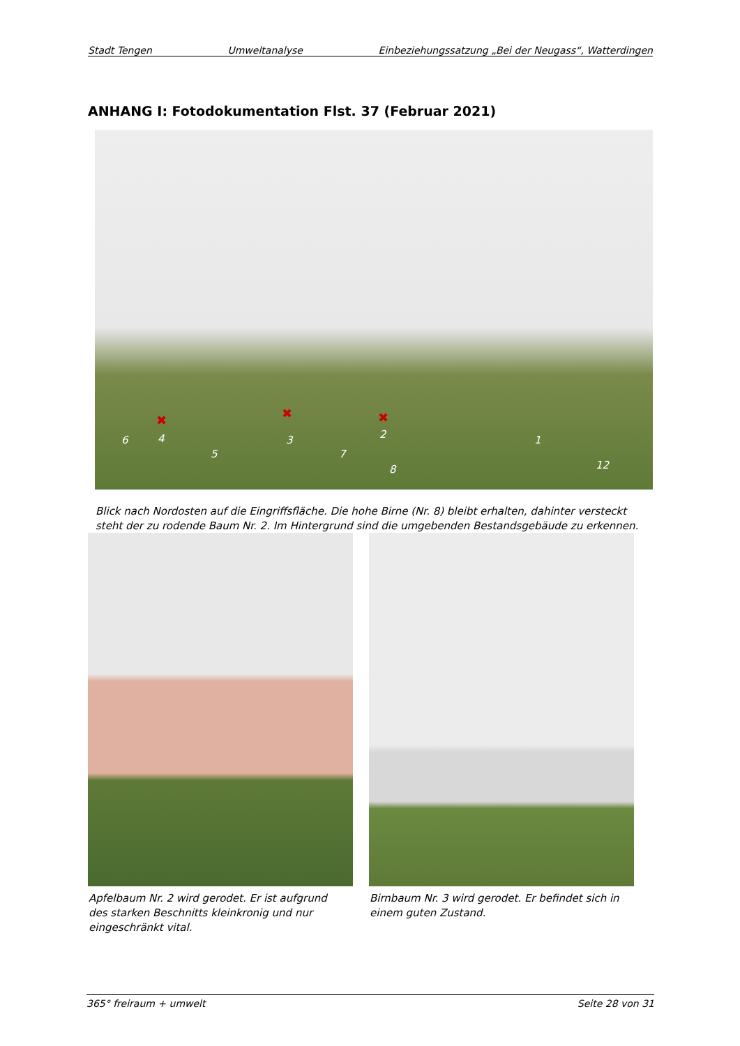Stadt Tengen Umweltanalyse Einbeziehungssatzung „Bei der Neugass“, Watterdingen
ANHANG I: Fotodokumentation Flst. 37 (Februar 2021)
✖ ✖ ✖
6 4
5
3
7
2
8
1
12
Blick nach Nordosten auf die Eingriffsfläche. Die hohe Birne (Nr. 8) bleibt erhalten, dahinter versteckt steht der zu rodende Baum Nr. 2. Im Hintergrund sind die umgebenden Bestandsgebäude zu erkennen.
Apfelbaum Nr. 2 wird gerodet. Er ist aufgrund des starken Beschnitts kleinkronig und nur eingeschränkt vital.
Birnbaum Nr. 3 wird gerodet. Er befindet sich in einem guten Zustand.
365° freiraum + umwelt Seite 28 von 31